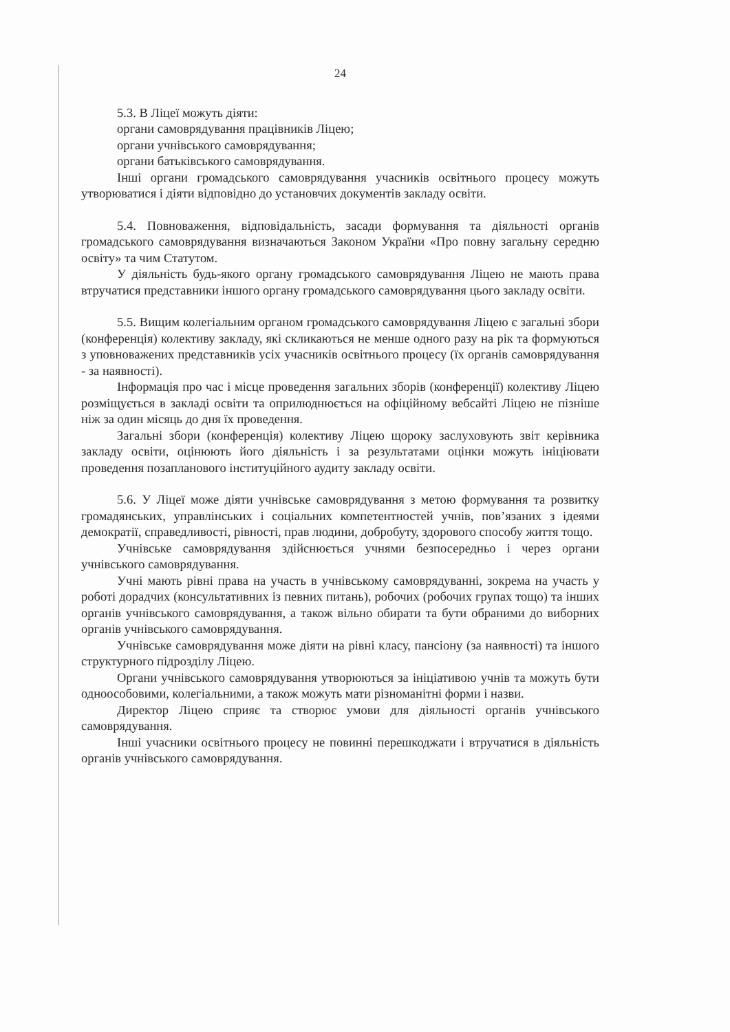24
5.3. В Ліцеї можуть діяти:
органи самоврядування працівників Ліцею;
органи учнівського самоврядування;
органи батьківського самоврядування.
Інші органи громадського самоврядування учасників освітнього процесу можуть утворюватися і діяти відповідно до установчих документів закладу освіти.
5.4. Повноваження, відповідальність, засади формування та діяльності органів громадського самоврядування визначаються Законом України «Про повну загальну середню освіту» та чим Статутом.
У діяльність будь-якого органу громадського самоврядування Ліцею не мають права втручатися представники іншого органу громадського самоврядування цього закладу освіти.
5.5. Вищим колегіальним органом громадського самоврядування Ліцею є загальні збори (конференція) колективу закладу, які скликаються не менше одного разу на рік та формуються з уповноважених представників усіх учасників освітнього процесу (їх органів самоврядування - за наявності).
Інформація про час і місце проведення загальних зборів (конференції) колективу Ліцею розміщується в закладі освіти та оприлюднюється на офіційному вебсайті Ліцею не пізніше ніж за один місяць до дня їх проведення.
Загальні збори (конференція) колективу Ліцею щороку заслуховують звіт керівника закладу освіти, оцінюють його діяльність і за результатами оцінки можуть ініціювати проведення позапланового інституційного аудиту закладу освіти.
5.6. У Ліцеї може діяти учнівське самоврядування з метою формування та розвитку громадянських, управлінських і соціальних компетентностей учнів, пов’язаних з ідеями демократії, справедливості, рівності, прав людини, добробуту, здорового способу життя тощо.
Учнівське самоврядування здійснюється учнями безпосередньо і через органи учнівського самоврядування.
Учні мають рівні права на участь в учнівському самоврядуванні, зокрема на участь у роботі дорадчих (консультативних із певних питань), робочих (робочих групах тощо) та інших органів учнівського самоврядування, а також вільно обирати та бути обраними до виборних органів учнівського самоврядування.
Учнівське самоврядування може діяти на рівні класу, пансіону (за наявності) та іншого структурного підрозділу Ліцею.
Органи учнівського самоврядування утворюються за ініціативою учнів та можуть бути одноособовими, колегіальними, а також можуть мати різноманітні форми і назви.
Директор Ліцею сприяє та створює умови для діяльності органів учнівського самоврядування.
Інші учасники освітнього процесу не повинні перешкоджати і втручатися в діяльність органів учнівського самоврядування.